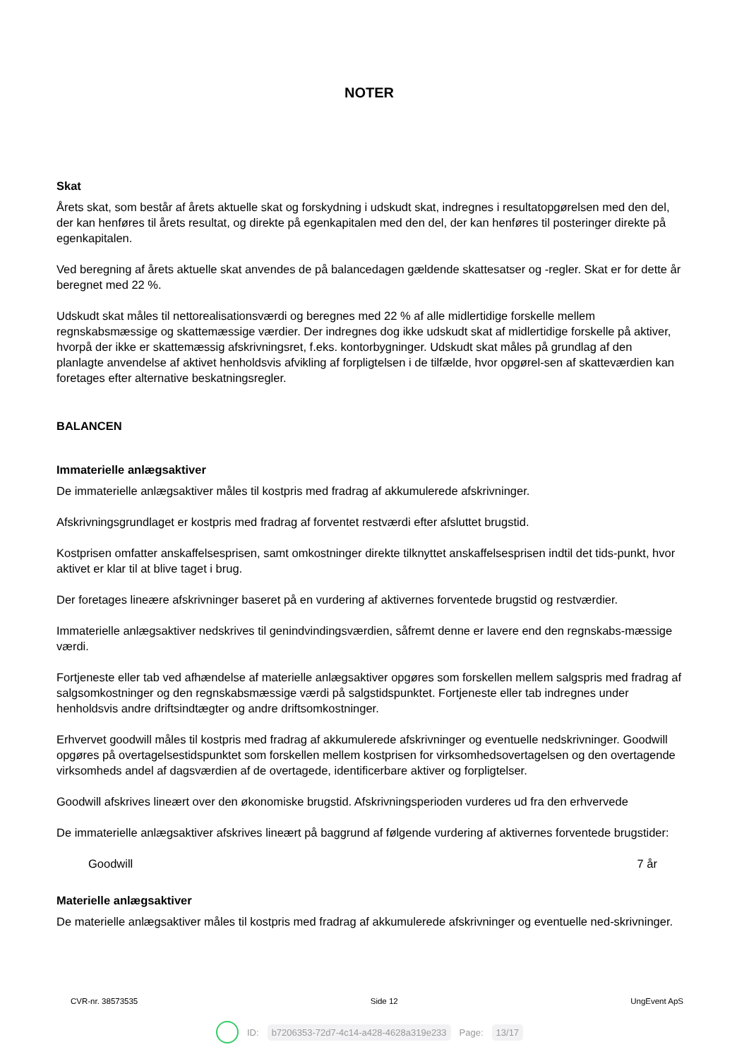NOTER
Skat
Årets skat, som består af årets aktuelle skat og forskydning i udskudt skat, indregnes i resultatopgørelsen med den del, der kan henføres til årets resultat, og direkte på egenkapitalen med den del, der kan henføres til posteringer direkte på egenkapitalen.
Ved beregning af årets aktuelle skat anvendes de på balancedagen gældende skattesatser og -regler. Skat er for dette år beregnet med 22 %.
Udskudt skat måles til nettorealisationsværdi og beregnes med 22 % af alle midlertidige forskelle mellem regnskabsmæssige og skattemæssige værdier. Der indregnes dog ikke udskudt skat af midlertidige forskelle på aktiver, hvorpå der ikke er skattemæssig afskrivningsret, f.eks. kontorbygninger. Udskudt skat måles på grundlag af den planlagte anvendelse af aktivet henholdsvis afvikling af forpligtelsen i de tilfælde, hvor opgørel-sen af skatteværdien kan foretages efter alternative beskatningsregler.
BALANCEN
Immaterielle anlægsaktiver
De immaterielle anlægsaktiver måles til kostpris med fradrag af akkumulerede afskrivninger.
Afskrivningsgrundlaget er kostpris med fradrag af forventet restværdi efter afsluttet brugstid.
Kostprisen omfatter anskaffelsesprisen, samt omkostninger direkte tilknyttet anskaffelsesprisen indtil det tids-punkt, hvor aktivet er klar til at blive taget i brug.
Der foretages lineære afskrivninger baseret på en vurdering af aktivernes forventede brugstid og restværdier.
Immaterielle anlægsaktiver nedskrives til genindvindingsværdien, såfremt denne er lavere end den regnskabs-mæssige værdi.
Fortjeneste eller tab ved afhændelse af materielle anlægsaktiver opgøres som forskellen mellem salgspris med fradrag af salgsomkostninger og den regnskabsmæssige værdi på salgstidspunktet. Fortjeneste eller tab indregnes under henholdsvis andre driftsindtægter og andre driftsomkostninger.
Erhvervet goodwill måles til kostpris med fradrag af akkumulerede afskrivninger og eventuelle nedskrivninger. Goodwill opgøres på overtagelsestidspunktet som forskellen mellem kostprisen for virksomhedsovertagelsen og den overtagende virksomheds andel af dagsværdien af de overtagede, identificerbare aktiver og forpligtelser.
Goodwill afskrives lineært over den økonomiske brugstid. Afskrivningsperioden vurderes ud fra den erhvervede
De immaterielle anlægsaktiver afskrives lineært på baggrund af følgende vurdering af aktivernes forventede brugstider:
Goodwill 7 år
Materielle anlægsaktiver
De materielle anlægsaktiver måles til kostpris med fradrag af akkumulerede afskrivninger og eventuelle ned-skrivninger.
CVR-nr. 38573535 Side 12 UngEvent ApS
ID: b7206353-72d7-4c14-a428-4628a319e233 Page: 13/17